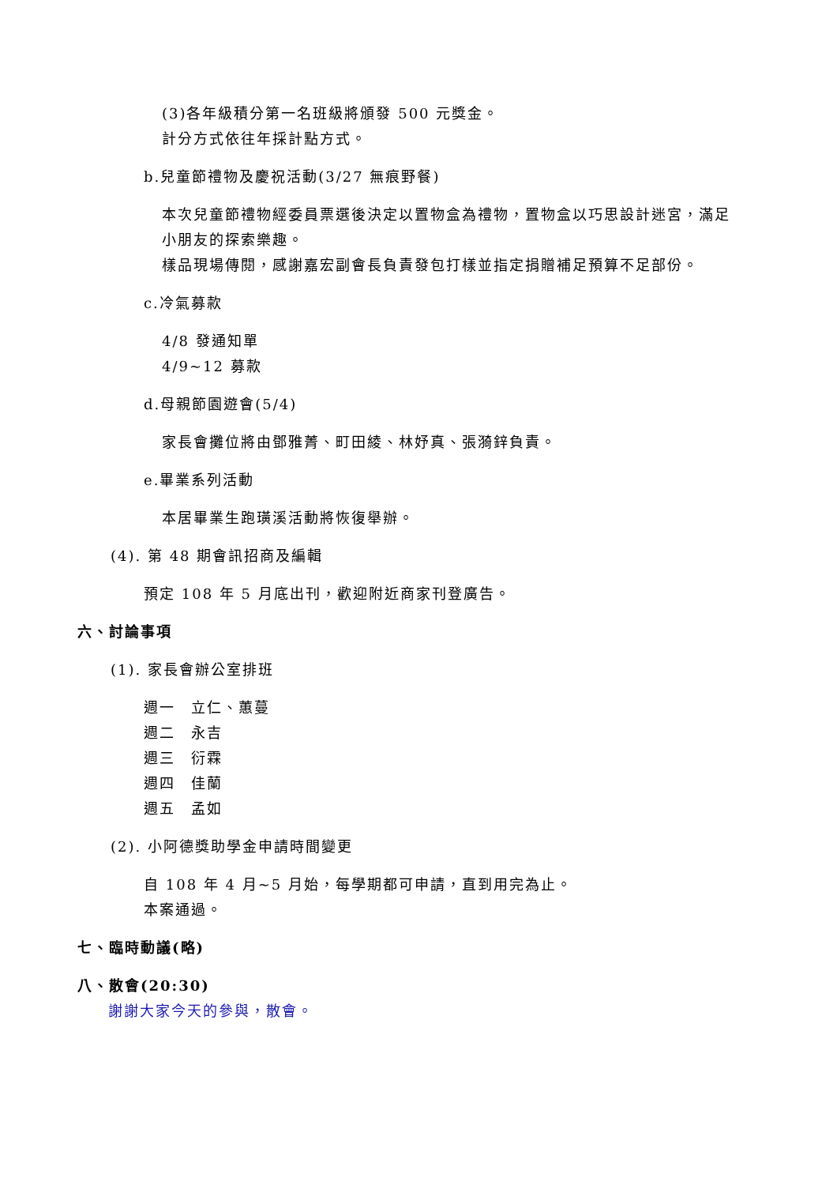(3)各年級積分第一名班級將頒發 500 元獎金。
計分方式依往年採計點方式。
b.兒童節禮物及慶祝活動(3/27 無痕野餐)
本次兒童節禮物經委員票選後決定以置物盒為禮物，置物盒以巧思設計迷宮，滿足
小朋友的探索樂趣。
樣品現場傳閱，感謝嘉宏副會長負責發包打樣並指定捐贈補足預算不足部份。
c.冷氣募款
4/8 發通知單
4/9~12 募款
d.母親節園遊會(5/4)
家長會攤位將由鄧雅菁、町田綾、林妤真、張漪鋅負責。
e.畢業系列活動
本居畢業生跑璜溪活動將恢復舉辦。
(4). 第 48 期會訊招商及編輯
預定 108 年 5 月底出刊，歡迎附近商家刊登廣告。
六、討論事項
(1). 家長會辦公室排班
週一　立仁、蕙蔓
週二　永吉
週三　衍霖
週四　佳蘭
週五　孟如
(2). 小阿德獎助學金申請時間變更
自 108 年 4 月~5 月始，每學期都可申請，直到用完為止。
本案通過。
七、臨時動議(略)
八、散會(20:30)
謝謝大家今天的參與，散會。